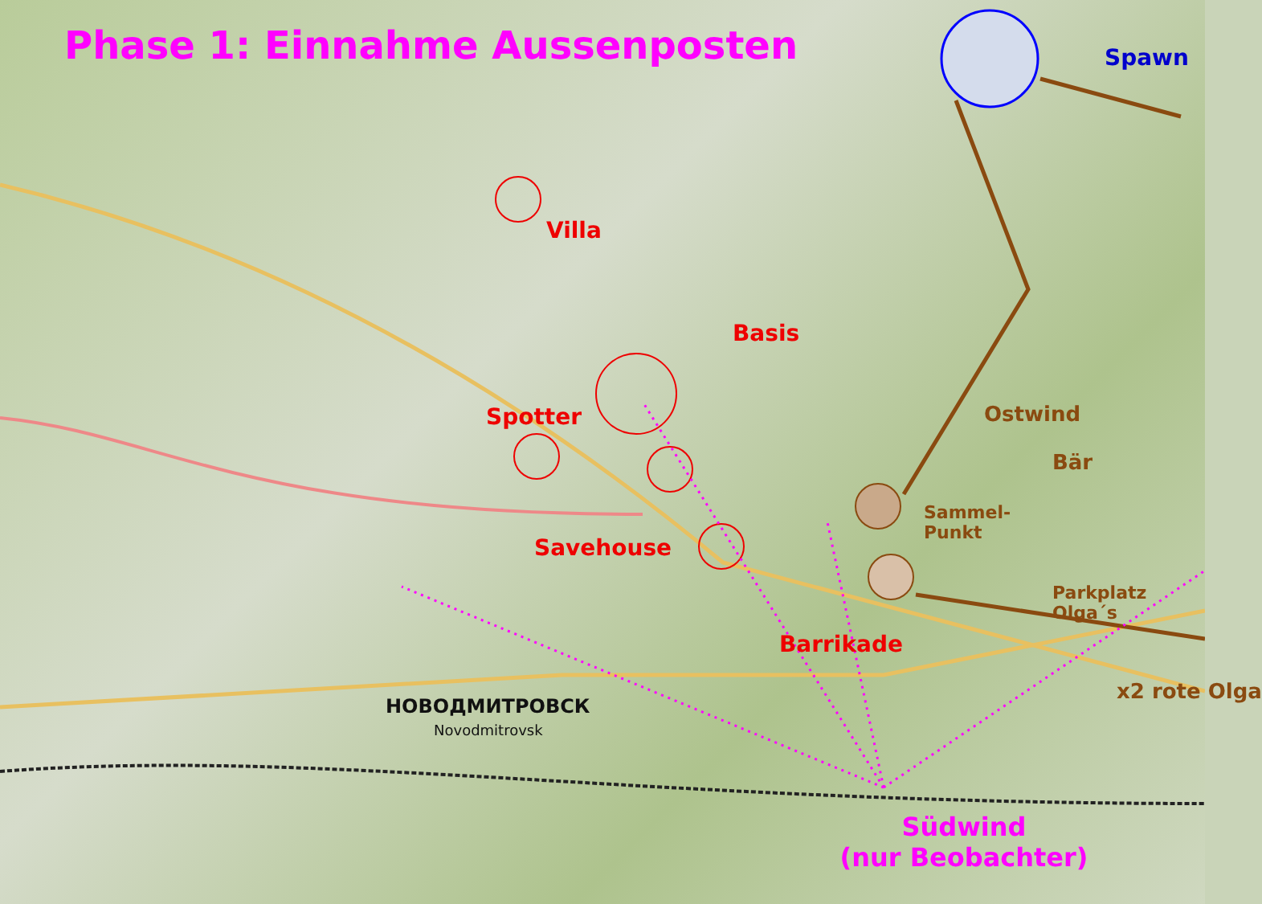Phase 1: Einnahme Aussenposten
Spawn
Villa
Basis
Spotter
Ostwind
Bär
Sammel-
Punkt
Savehouse
Parkplatz
Olga´s
Barrikade
x2 rote Olga
НОВОДМИТРОВСК
Novodmitrovsk
Südwind
(nur Beobachter)